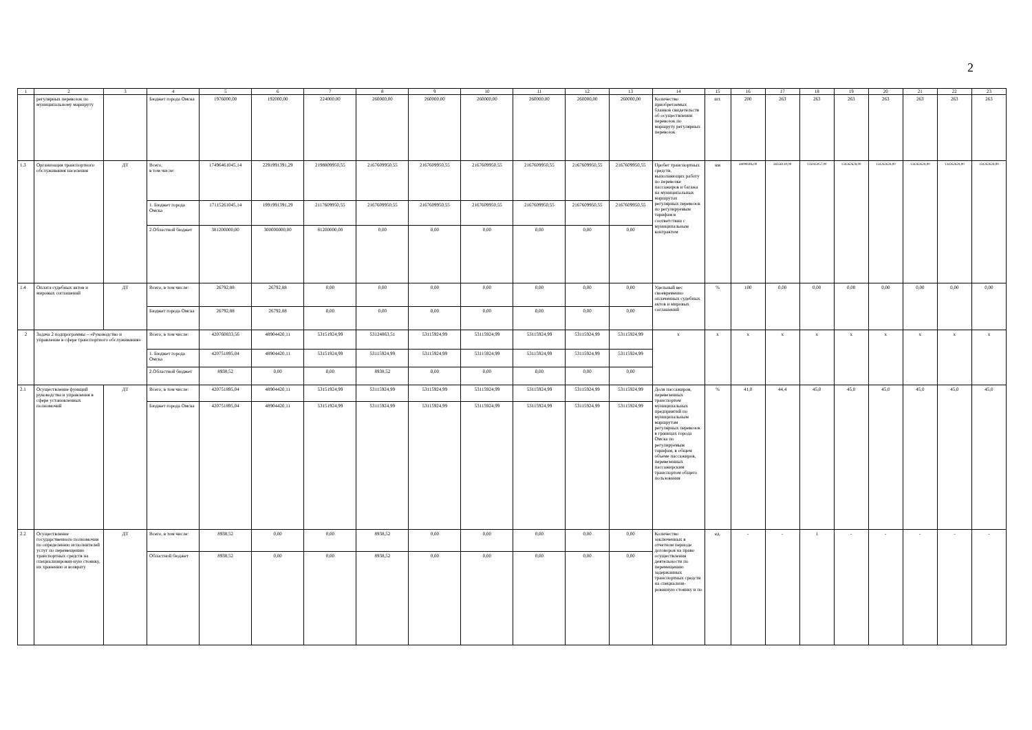2
| 1 | 2 | 3 | 4 | 5 | 6 | 7 | 8 | 9 | 10 | 11 | 12 | 13 | 14 | 15 | 16 | 17 | 18 | 19 | 20 | 21 | 22 | 23 |
| --- | --- | --- | --- | --- | --- | --- | --- | --- | --- | --- | --- | --- | --- | --- | --- | --- | --- | --- | --- | --- | --- | --- |
| | регулярных перевозок по муниципальному маршруту | | Бюджет города Омска | 1976000,00 | 192000,00 | 224000,00 | 260000,00 | 260000,00 | 260000,00 | 260000,00 | 260000,00 | 260000,00 | Количество приобретаемых бланков свидетельств об осуществлении перевозок по маршруту регулярных перевозок | шт. | 200 | 263 | 263 | 263 | 263 | 263 | 263 | 263 |
| 1.3 | Организация транспортного обслуживания населения | ДТ | Всего, в том числе: | 17496461045,14 | 2291991391,29 | 2198809950,55 | 2167609950,55 | 2167609950,55 | 2167609950,55 | 2167609950,55 | 2167609950,55 | 2167609950,55 | Пробег транспортных средств, выполняющих работу по перевозке пассажиров и багажа на муниципальных маршрутах регулярных перевозок по регулируемым тарифам в соответствии с муниципальным контрактом | км | 48099306,00 | 38358130,00 | 135045057,00 | 134262628,00 | 134262628,00 | 134262628,00 | 134262628,00 | 134262628,00 |
| | | | 1. Бюджет города Омска | 17115261045,14 | 1991991391,29 | 2117609950,55 | 2167609950,55 | 2167609950,55 | 2167609950,55 | 2167609950,55 | 2167609950,55 | 2167609950,55 | | | | | | | | | | |
| | | | 2.Областной бюджет | 381200000,00 | 300000000,00 | 81200000,00 | 0,00 | 0,00 | 0,00 | 0,00 | 0,00 | 0,00 | | | | | | | | | | |
| 1.4 | Оплата судебных актов и мировых соглашений | ДТ | Всего, в том числе: | 26792,88 | 26792,88 | 0,00 | 0,00 | 0,00 | 0,00 | 0,00 | 0,00 | 0,00 | Удельный вес своевременно оплаченных судебных актов и мировых соглашений | % | 100 | 0,00 | 0,00 | 0,00 | 0,00 | 0,00 | 0,00 | 0,00 |
| | | | Бюджет города Омска | 26792,88 | 26792,88 | 0,00 | 0,00 | 0,00 | 0,00 | 0,00 | 0,00 | 0,00 | | | | | | | | | | |
| 2 | Задача 2 подпрограммы – «Руководство и управление в сфере транспортного обслуживания» | | Всего, в том числе: | 420760833,56 | 48904420,11 | 53151924,99 | 53124863,51 | 53115924,99 | 53115924,99 | 53115924,99 | 53115924,99 | 53115924,99 | х | х | х | х | х | х | х | х | х | х |
| | | | 1. Бюджет города Омска | 420751895,04 | 48904420,11 | 53151924,99 | 53115924,99 | 53115924,99 | 53115924,99 | 53115924,99 | 53115924,99 | 53115924,99 | | | | | | | | | | |
| | | | 2.Областной бюджет | 8938,52 | 0,00 | 0,00 | 8938,52 | 0,00 | 0,00 | 0,00 | 0,00 | 0,00 | | | | | | | | | | |
| 2.1 | Осуществление функций руководства и управления в сфере установленных полномочий | ДТ | Всего, в том числе: | 420751895,04 | 48904420,11 | 53151924,99 | 53115924,99 | 53115924,99 | 53115924,99 | 53115924,99 | 53115924,99 | 53115924,99 | Доля пассажиров, перевезенных транспортом муниципальных предприятий по муниципальным маршрутам регулярных перевозок в границах города Омска по регулируемым тарифам, в общем объеме пассажиров, перевезенных пассажирским транспортом общего пользования | % | 41,0 | 44,4 | 45,0 | 45,0 | 45,0 | 45,0 | 45,0 | 45,0 |
| | | | Бюджет города Омска | 420751895,04 | 48904420,11 | 53151924,99 | 53115924,99 | 53115924,99 | 53115924,99 | 53115924,99 | 53115924,99 | 53115924,99 | | | | | | | | | | |
| 2.2 | Осуществление государственного полномочия по определению исполнителей услуг по перемещению транспортных средств на специализирован-ную стоянку, их хранению и возврату | ДТ | Всего, в том числе: | 8938,52 | 0,00 | 0,00 | 8938,52 | 0,00 | 0,00 | 0,00 | 0,00 | 0,00 | Количество заключенных в отчетном периоде договоров на право осуществления деятельности по перемещению задержанных транспортных средств на специализи-рованную стоянку и по | ед. | - | - | 1 | - | - | - | - | - |
| | | | Областной бюджет | 8938,52 | 0,00 | 0,00 | 8938,52 | 0,00 | 0,00 | 0,00 | 0,00 | 0,00 | | | | | | | | | | |